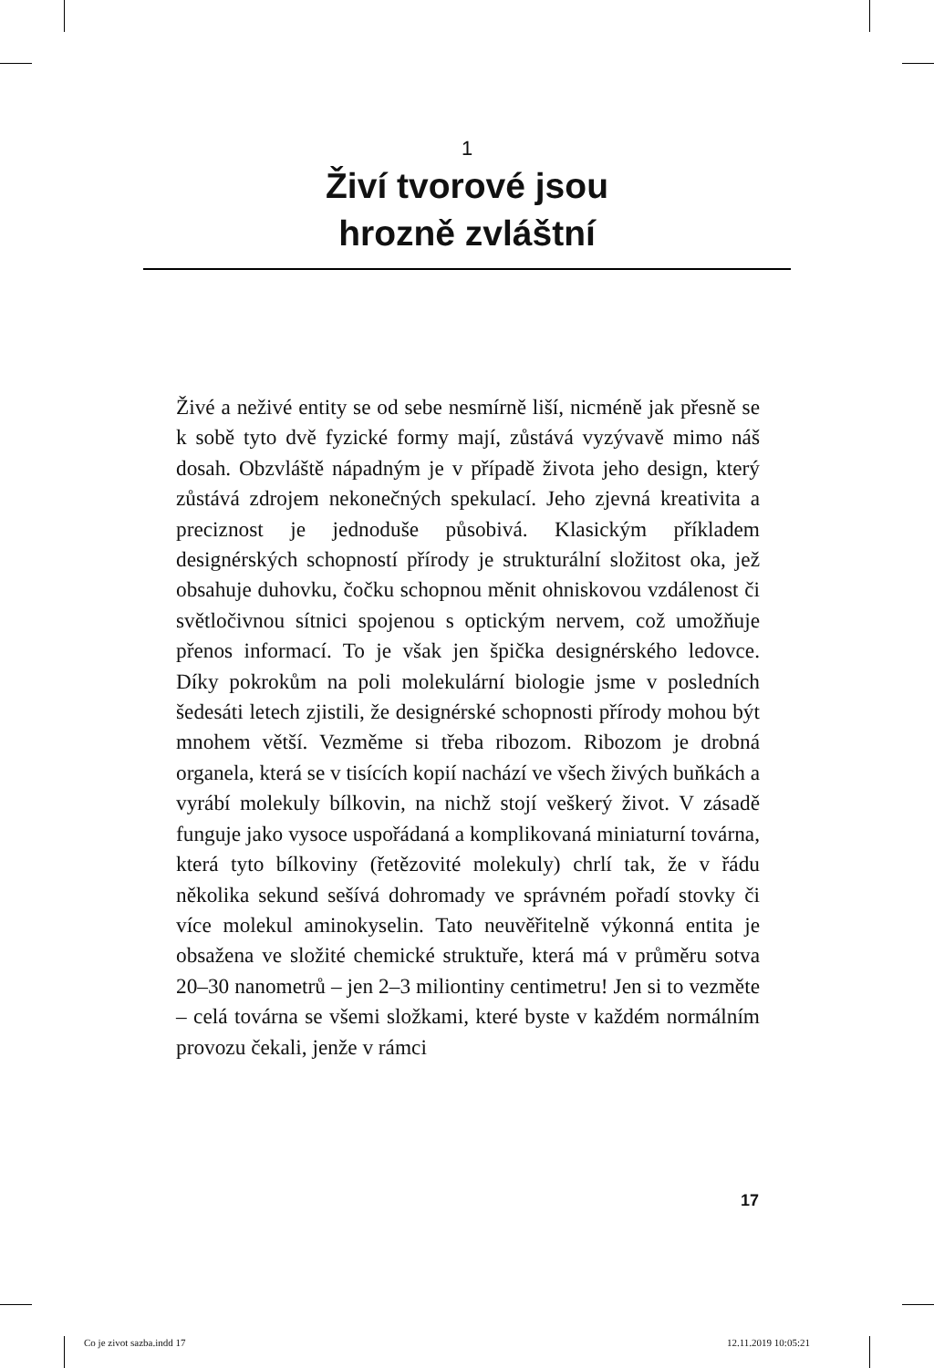1
Živí tvorové jsou
hrozně zvláštní
Živé a neživé entity se od sebe nesmírně liší, nicméně jak přesně se k sobě tyto dvě fyzické formy mají, zůstává vyzývavě mimo náš dosah. Obzvláště nápadným je v případě života jeho design, který zůstává zdrojem nekonečných spekulací. Jeho zjevná kreativita a preciznost je jednoduše působivá. Klasickým příkladem designérských schopností přírody je strukturální složitost oka, jež obsahuje duhovku, čočku schopnou měnit ohniskovou vzdálenost či světločivnou sítnici spojenou s optickým nervem, což umožňuje přenos informací. To je však jen špička designérského ledovce. Díky pokrokům na poli molekulární biologie jsme v posledních šedesáti letech zjistili, že designérské schopnosti přírody mohou být mnohem větší. Vezměme si třeba ribozom. Ribozom je drobná organela, která se v tisících kopií nachází ve všech živých buňkách a vyrábí molekuly bílkovin, na nichž stojí veškerý život. V zásadě funguje jako vysoce uspořádaná a komplikovaná miniaturní továrna, která tyto bílkoviny (řetězovité molekuly) chrlí tak, že v řádu několika sekund sešívá dohromady ve správném pořadí stovky či více molekul aminokyselin. Tato neuvěřitelně výkonná entita je obsažena ve složité chemické struktuře, která má v průměru sotva 20–30 nanometrů – jen 2–3 miliontiny centimetru! Jen si to vezměte – celá továrna se všemi složkami, které byste v každém normálním provozu čekali, jenže v rámci
17
Co je zivot sazba.indd 17 12.11.2019 10:05:21